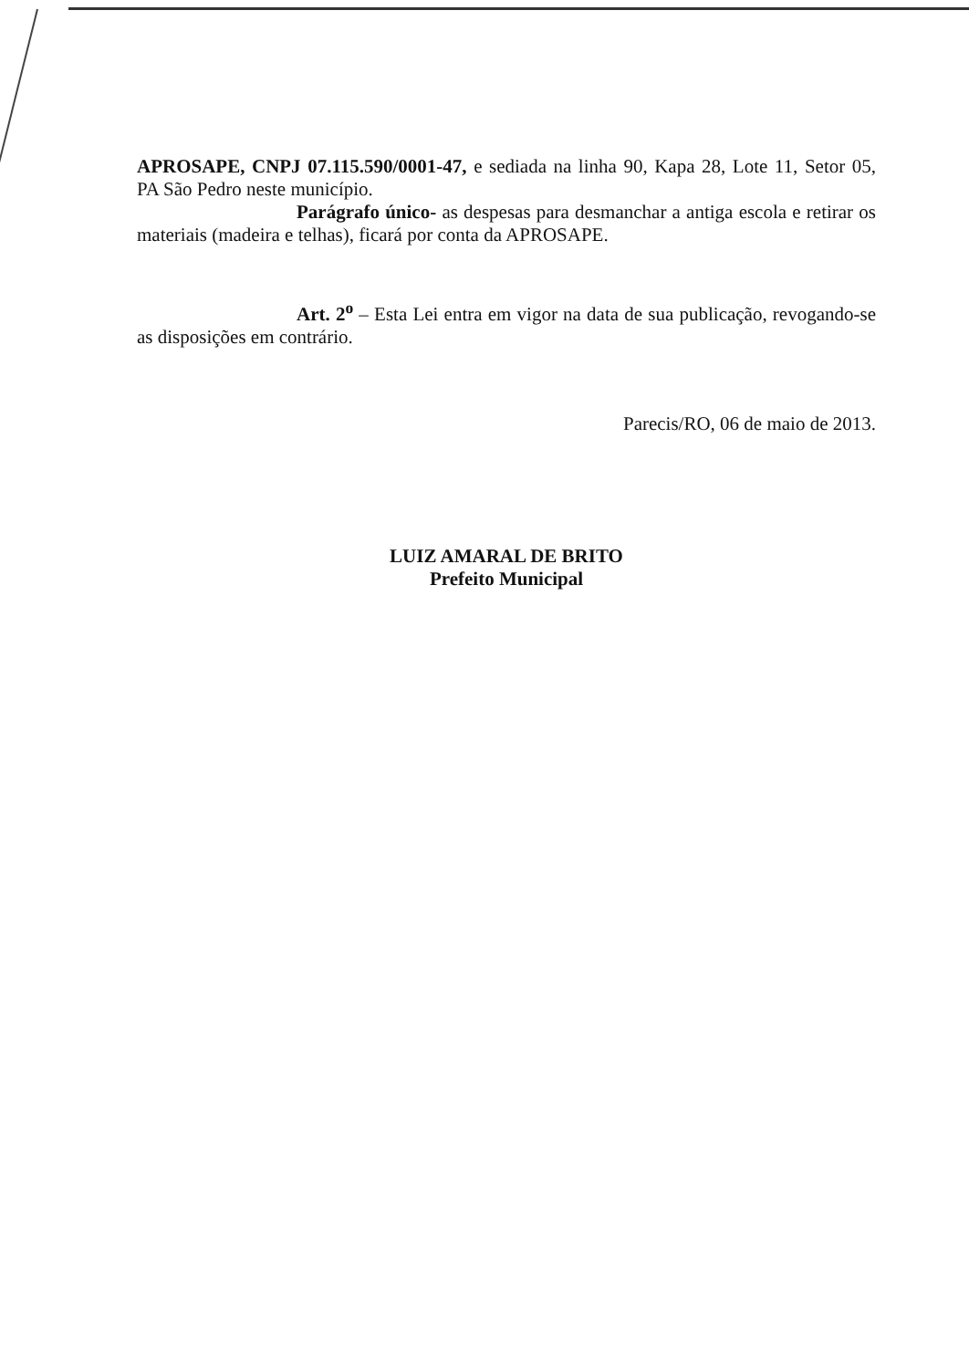APROSAPE, CNPJ 07.115.590/0001-47, e sediada na linha 90, Kapa 28, Lote 11, Setor 05, PA São Pedro neste município.
Parágrafo único- as despesas para desmanchar a antiga escola e retirar os materiais (madeira e telhas), ficará por conta da APROSAPE.
Art. 2<sup>o</sup> – Esta Lei entra em vigor na data de sua publicação, revogando-se as disposições em contrário.
Parecis/RO, 06 de maio de 2013.
LUIZ AMARAL DE BRITO
Prefeito Municipal